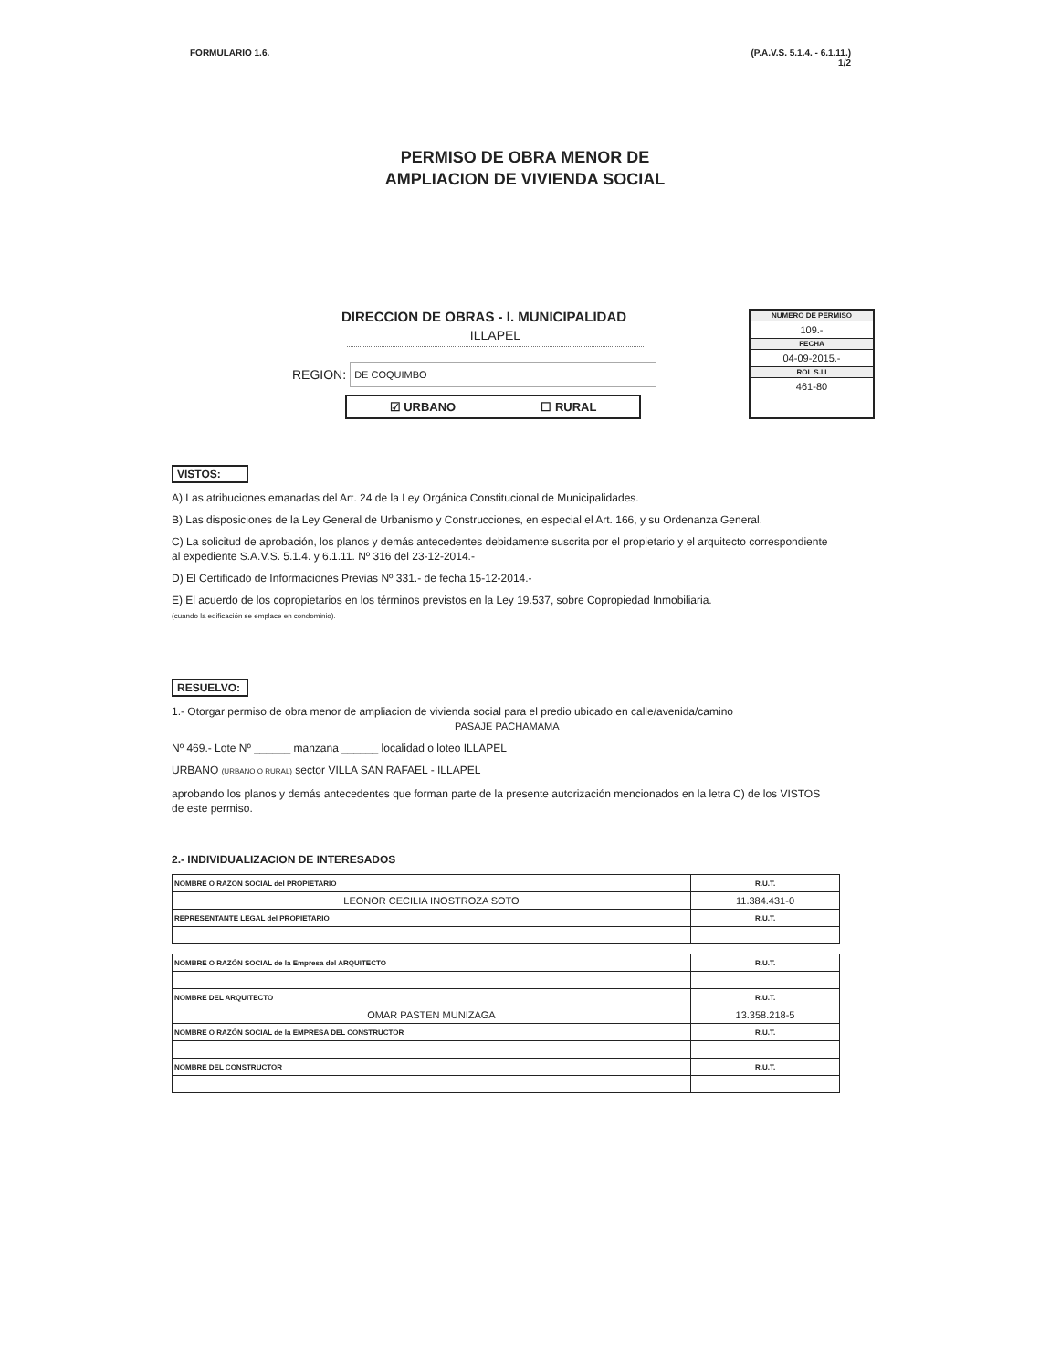FORMULARIO 1.6. (P.A.V.S. 5.1.4. - 6.1.11.)
1/2
PERMISO DE OBRA MENOR DE
AMPLIACION DE VIVIENDA SOCIAL
DIRECCION DE OBRAS - I. MUNICIPALIDAD
ILLAPEL
REGION:
DE COQUIMBO
☑ URBANO ☐ RURAL
NUMERO DE PERMISO
109.-
FECHA
04-09-2015.-
ROL S.I.I
461-80
VISTOS:
A) Las atribuciones emanadas del Art. 24 de la Ley Orgánica Constitucional de Municipalidades.
B) Las disposiciones de la Ley General de Urbanismo y Construcciones, en especial el Art. 166, y su Ordenanza General.
C) La solicitud de aprobación, los planos y demás antecedentes debidamente suscrita por el propietario y el arquitecto correspondiente al expediente S.A.V.S. 5.1.4. y 6.1.11. Nº 316 del 23-12-2014.-
D) El Certificado de Informaciones Previas Nº 331.- de fecha 15-12-2014.-
E) El acuerdo de los copropietarios en los términos previstos en la Ley 19.537, sobre Copropiedad Inmobiliaria.
(cuando la edificación se emplace en condominio).
RESUELVO:
1.- Otorgar permiso de obra menor de ampliacion de vivienda social para el predio ubicado en calle/avenida/camino
PASAJE PACHAMAMA
Nº 469.- Lote Nº ______ manzana ______ localidad o loteo ILLAPEL
URBANO (URBANO O RURAL) sector VILLA SAN RAFAEL - ILLAPEL
aprobando los planos y demás antecedentes que forman parte de la presente autorización mencionados en la letra C) de los VISTOS de este permiso.
2.- INDIVIDUALIZACION DE INTERESADOS
| NOMBRE O RAZÓN SOCIAL del PROPIETARIO | R.U.T. |
| LEONOR CECILIA INOSTROZA SOTO | 11.384.431-0 |
| REPRESENTANTE LEGAL del PROPIETARIO | R.U.T. |
| NOMBRE O RAZÓN SOCIAL de la Empresa del ARQUITECTO | R.U.T. |
| NOMBRE DEL ARQUITECTO | R.U.T. |
| OMAR PASTEN MUNIZAGA | 13.358.218-5 |
| NOMBRE O RAZÓN SOCIAL de la EMPRESA DEL CONSTRUCTOR | R.U.T. |
| NOMBRE DEL CONSTRUCTOR | R.U.T. |